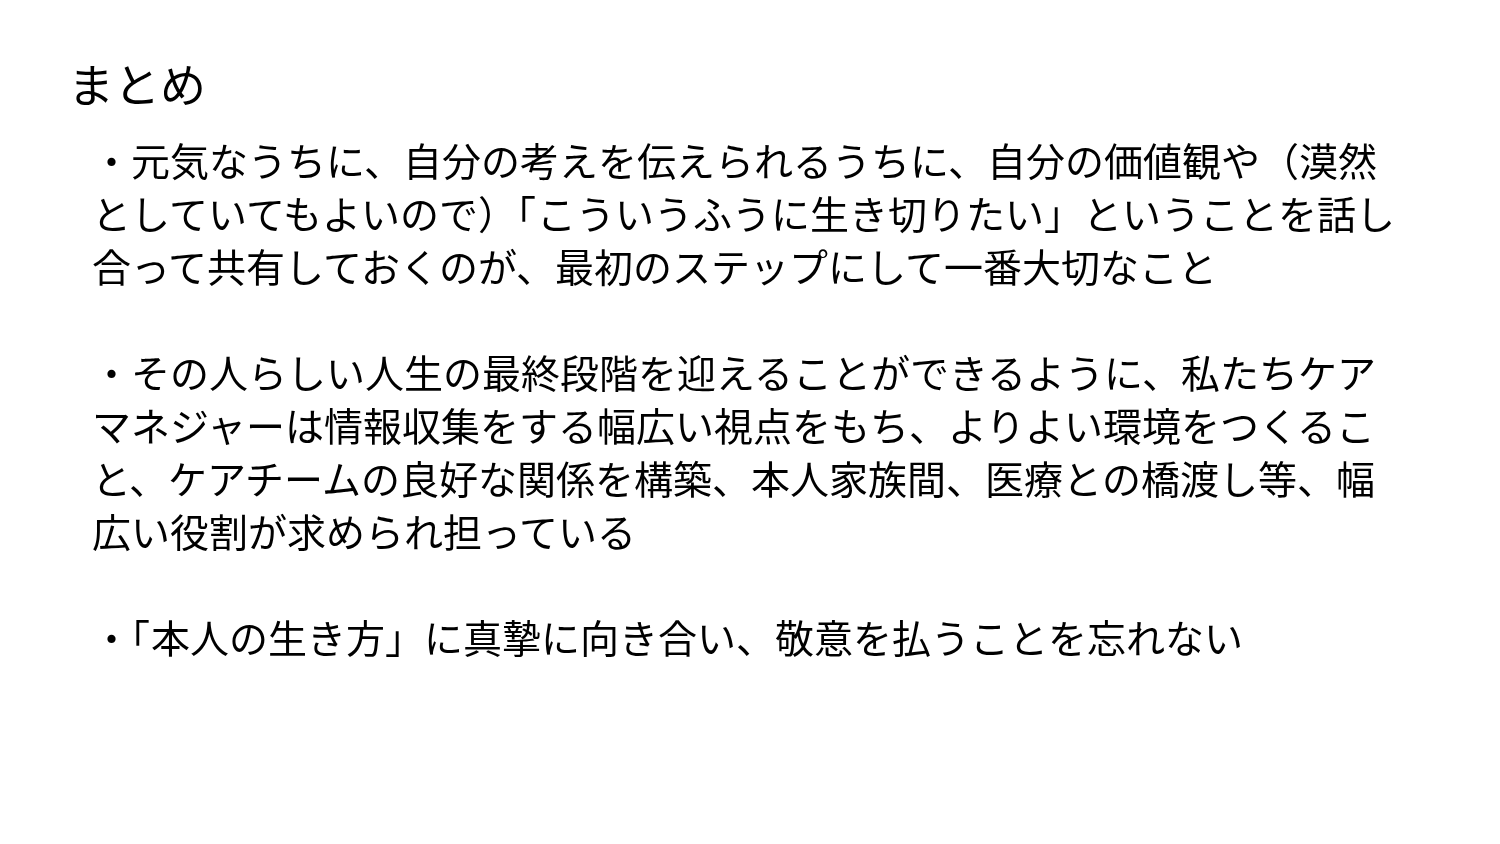まとめ
・元気なうちに、自分の考えを伝えられるうちに、自分の価値観や（漠然としていてもよいので）「こういうふうに生き切りたい」ということを話し合って共有しておくのが、最初のステップにして一番大切なこと
・その人らしい人生の最終段階を迎えることができるように、私たちケアマネジャーは情報収集をする幅広い視点をもち、よりよい環境をつくること、ケアチームの良好な関係を構築、本人家族間、医療との橋渡し等、幅広い役割が求められ担っている
・「本人の生き方」に真摯に向き合い、敬意を払うことを忘れない